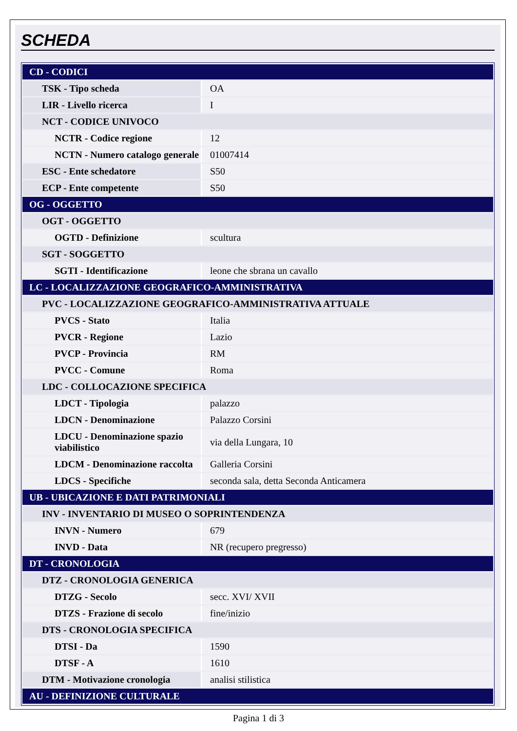SCHEDA
| CD - CODICI | |
| TSK - Tipo scheda | OA |
| LIR - Livello ricerca | I |
| NCT - CODICE UNIVOCO | |
| NCTR - Codice regione | 12 |
| NCTN - Numero catalogo generale | 01007414 |
| ESC - Ente schedatore | S50 |
| ECP - Ente competente | S50 |
| OG - OGGETTO | |
| OGT - OGGETTO | |
| OGTD - Definizione | scultura |
| SGT - SOGGETTO | |
| SGTI - Identificazione | leone che sbrana un cavallo |
| LC - LOCALIZZAZIONE GEOGRAFICO-AMMINISTRATIVA | |
| PVC - LOCALIZZAZIONE GEOGRAFICO-AMMINISTRATIVA ATTUALE | |
| PVCS - Stato | Italia |
| PVCR - Regione | Lazio |
| PVCP - Provincia | RM |
| PVCC - Comune | Roma |
| LDC - COLLOCAZIONE SPECIFICA | |
| LDCT - Tipologia | palazzo |
| LDCN - Denominazione | Palazzo Corsini |
| LDCU - Denominazione spazio viabilistico | via della Lungara, 10 |
| LDCM - Denominazione raccolta | Galleria Corsini |
| LDCS - Specifiche | seconda sala, detta Seconda Anticamera |
| UB - UBICAZIONE E DATI PATRIMONIALI | |
| INV - INVENTARIO DI MUSEO O SOPRINTENDENZA | |
| INVN - Numero | 679 |
| INVD - Data | NR (recupero pregresso) |
| DT - CRONOLOGIA | |
| DTZ - CRONOLOGIA GENERICA | |
| DTZG - Secolo | secc. XVI/ XVII |
| DTZS - Frazione di secolo | fine/inizio |
| DTS - CRONOLOGIA SPECIFICA | |
| DTSI - Da | 1590 |
| DTSF - A | 1610 |
| DTM - Motivazione cronologia | analisi stilistica |
| AU - DEFINIZIONE CULTURALE | |
Pagina 1 di 3